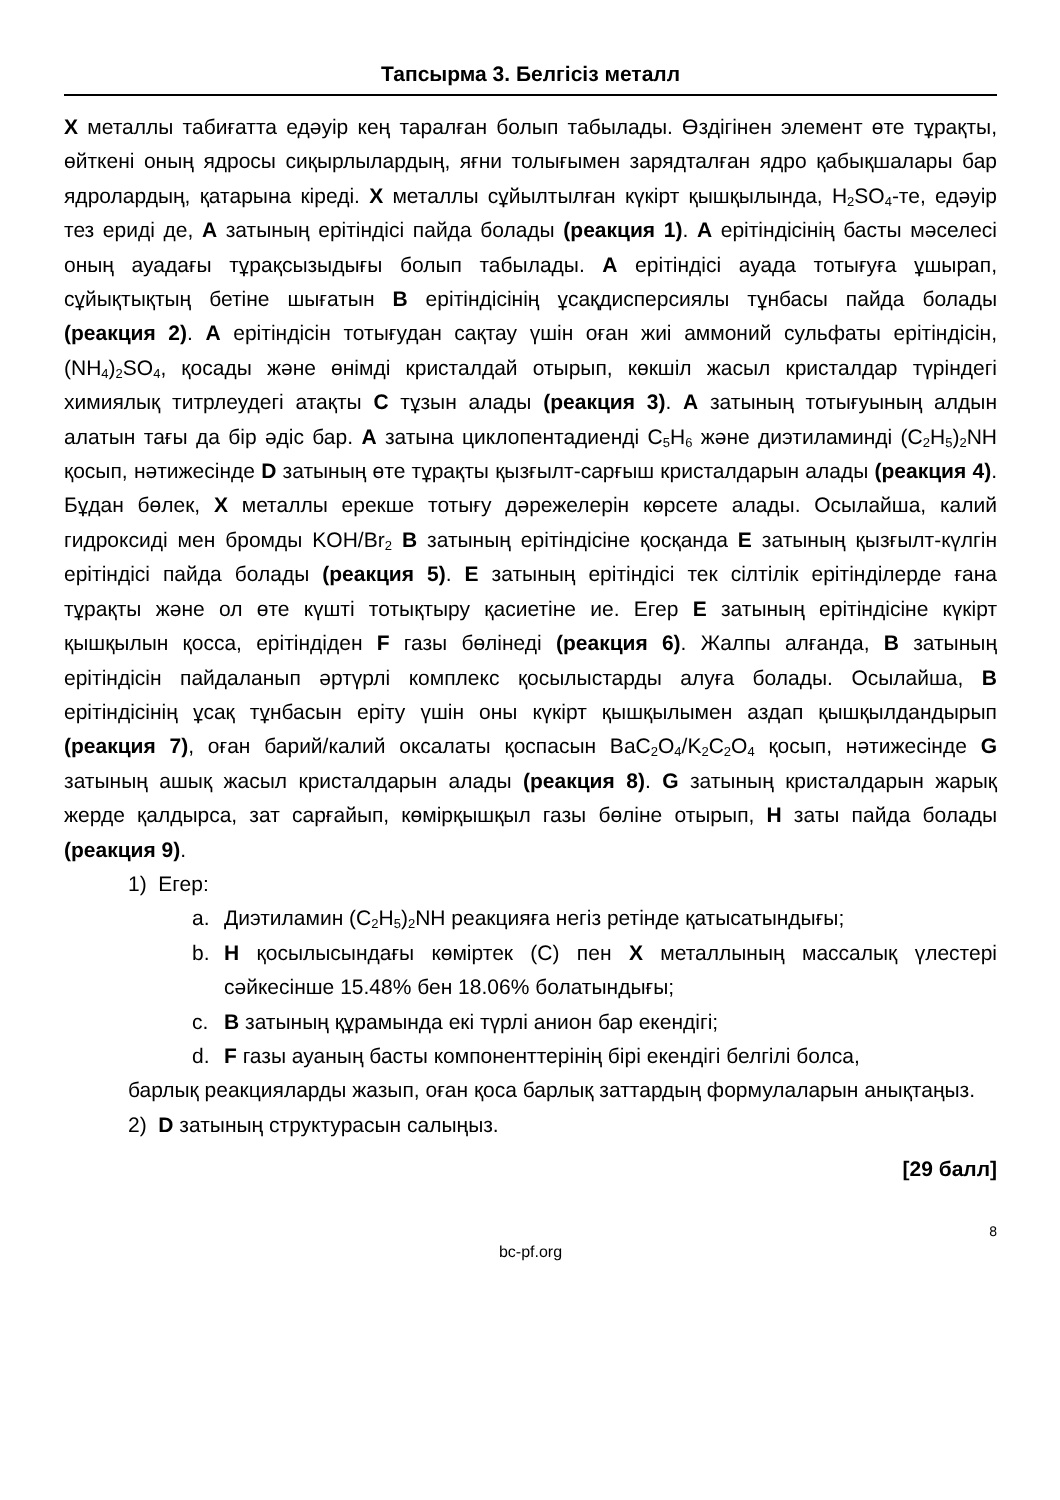Тапсырма 3. Белгісіз металл
X металлы табиғатта едәуір кең таралған болып табылады. Өздігінен элемент өте тұрақты, өйткені оның ядросы сиқырлылардың, яғни толығымен зарядталған ядро қабықшалары бар ядролардың, қатарына кіреді. X металлы сұйылтылған күкірт қышқылында, H<sub>2</sub>SO<sub>4</sub>-те, едәуір тез ериді де, A затының ерітіндісі пайда болады (реакция 1). A ерітіндісінің басты мәселесі оның ауадағы тұрақсызыдығы болып табылады. A ерітіндісі ауада тотығуға ұшырап, сұйықтықтың бетіне шығатын B ерітіндісінің ұсақдисперсиялы тұнбасы пайда болады (реакция 2). A ерітіндісін тотығудан сақтау үшін оған жиі аммоний сульфаты ерітіндісін, (NH<sub>4</sub>)<sub>2</sub>SO<sub>4</sub>, қосады және өнімді кристалдай отырып, көкшіл жасыл кристалдар түріндегі химиялық титрлеудегі атақты C тұзын алады (реакция 3). A затының тотығуының алдын алатын тағы да бір әдіс бар. A затына циклопентадиенді C<sub>5</sub>H<sub>6</sub> және диэтиламинді (C<sub>2</sub>H<sub>5</sub>)<sub>2</sub>NH қосып, нәтижесінде D затының өте тұрақты қызғылт-сарғыш кристалдарын алады (реакция 4). Бұдан бөлек, X металлы ерекше тотығу дәрежелерін көрсете алады. Осылайша, калий гидроксиді мен бромды KOH/Br<sub>2</sub> B затының ерітіндісіне қосқанда E затының қызғылт-күлгін ерітіндісі пайда болады (реакция 5). E затының ерітіндісі тек сілтілік ерітінділерде ғана тұрақты және ол өте күшті тотықтыру қасиетіне ие. Егер E затының ерітіндісіне күкірт қышқылын қосса, ерітіндіден F газы бөлінеді (реакция 6). Жалпы алғанда, B затының ерітіндісін пайдаланып әртүрлі комплекс қосылыстарды алуға болады. Осылайша, B ерітіндісінің ұсақ тұнбасын еріту үшін оны күкірт қышқылымен аздап қышқылдандырып (реакция 7), оған барий/калий оксалаты қоспасын BaC<sub>2</sub>O<sub>4</sub>/K<sub>2</sub>C<sub>2</sub>O<sub>4</sub> қосып, нәтижесінде G затының ашық жасыл кристалдарын алады (реакция 8). G затының кристалдарын жарық жерде қалдырса, зат сарғайып, көмірқышқыл газы бөліне отырып, H заты пайда болады (реакция 9).
1) Егер:
a. Диэтиламин (C<sub>2</sub>H<sub>5</sub>)<sub>2</sub>NH реакцияға негіз ретінде қатысатындығы;
b. H қосылысындағы көміртек (C) пен X металлының массалық үлестері сәйкесінше 15.48% бен 18.06% болатындығы;
c. B затының құрамында екі түрлі анион бар екендігі;
d. F газы ауаның басты компоненттерінің бірі екендігі белгілі болса,
барлық реакцияларды жазып, оған қоса барлық заттардың формулаларын анықтаңыз.
2) D затының структурасын салыңыз.
[29 балл]
8
bc-pf.org